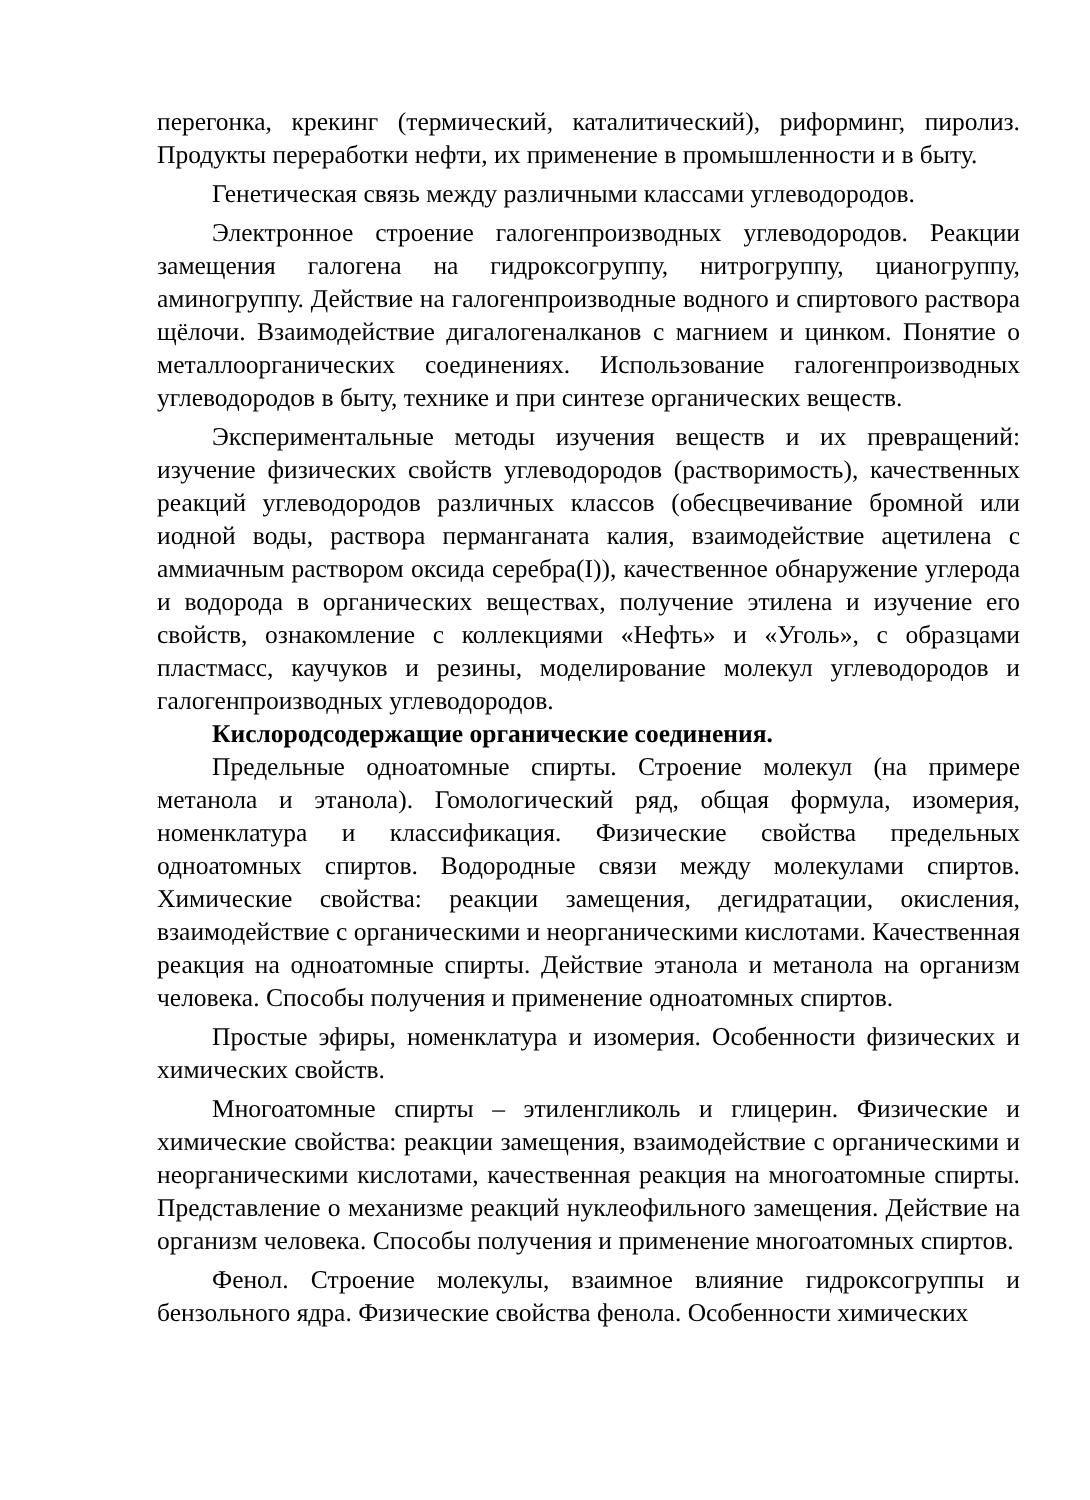перегонка, крекинг (термический, каталитический), риформинг, пиролиз. Продукты переработки нефти, их применение в промышленности и в быту.
Генетическая связь между различными классами углеводородов.
Электронное строение галогенпроизводных углеводородов. Реакции замещения галогена на гидроксогруппу, нитрогруппу, цианогруппу, аминогруппу. Действие на галогенпроизводные водного и спиртового раствора щёлочи. Взаимодействие дигалогеналканов с магнием и цинком. Понятие о металлоорганических соединениях. Использование галогенпроизводных углеводородов в быту, технике и при синтезе органических веществ.
Экспериментальные методы изучения веществ и их превращений: изучение физических свойств углеводородов (растворимость), качественных реакций углеводородов различных классов (обесцвечивание бромной или иодной воды, раствора перманганата калия, взаимодействие ацетилена с аммиачным раствором оксида серебра(I)), качественное обнаружение углерода и водорода в органических веществах, получение этилена и изучение его свойств, ознакомление с коллекциями «Нефть» и «Уголь», с образцами пластмасс, каучуков и резины, моделирование молекул углеводородов и галогенпроизводных углеводородов.
Кислородсодержащие органические соединения.
Предельные одноатомные спирты. Строение молекул (на примере метанола и этанола). Гомологический ряд, общая формула, изомерия, номенклатура и классификация. Физические свойства предельных одноатомных спиртов. Водородные связи между молекулами спиртов. Химические свойства: реакции замещения, дегидратации, окисления, взаимодействие с органическими и неорганическими кислотами. Качественная реакция на одноатомные спирты. Действие этанола и метанола на организм человека. Способы получения и применение одноатомных спиртов.
Простые эфиры, номенклатура и изомерия. Особенности физических и химических свойств.
Многоатомные спирты – этиленгликоль и глицерин. Физические и химические свойства: реакции замещения, взаимодействие с органическими и неорганическими кислотами, качественная реакция на многоатомные спирты. Представление о механизме реакций нуклеофильного замещения. Действие на организм человека. Способы получения и применение многоатомных спиртов.
Фенол. Строение молекулы, взаимное влияние гидроксогруппы и бензольного ядра. Физические свойства фенола. Особенности химических